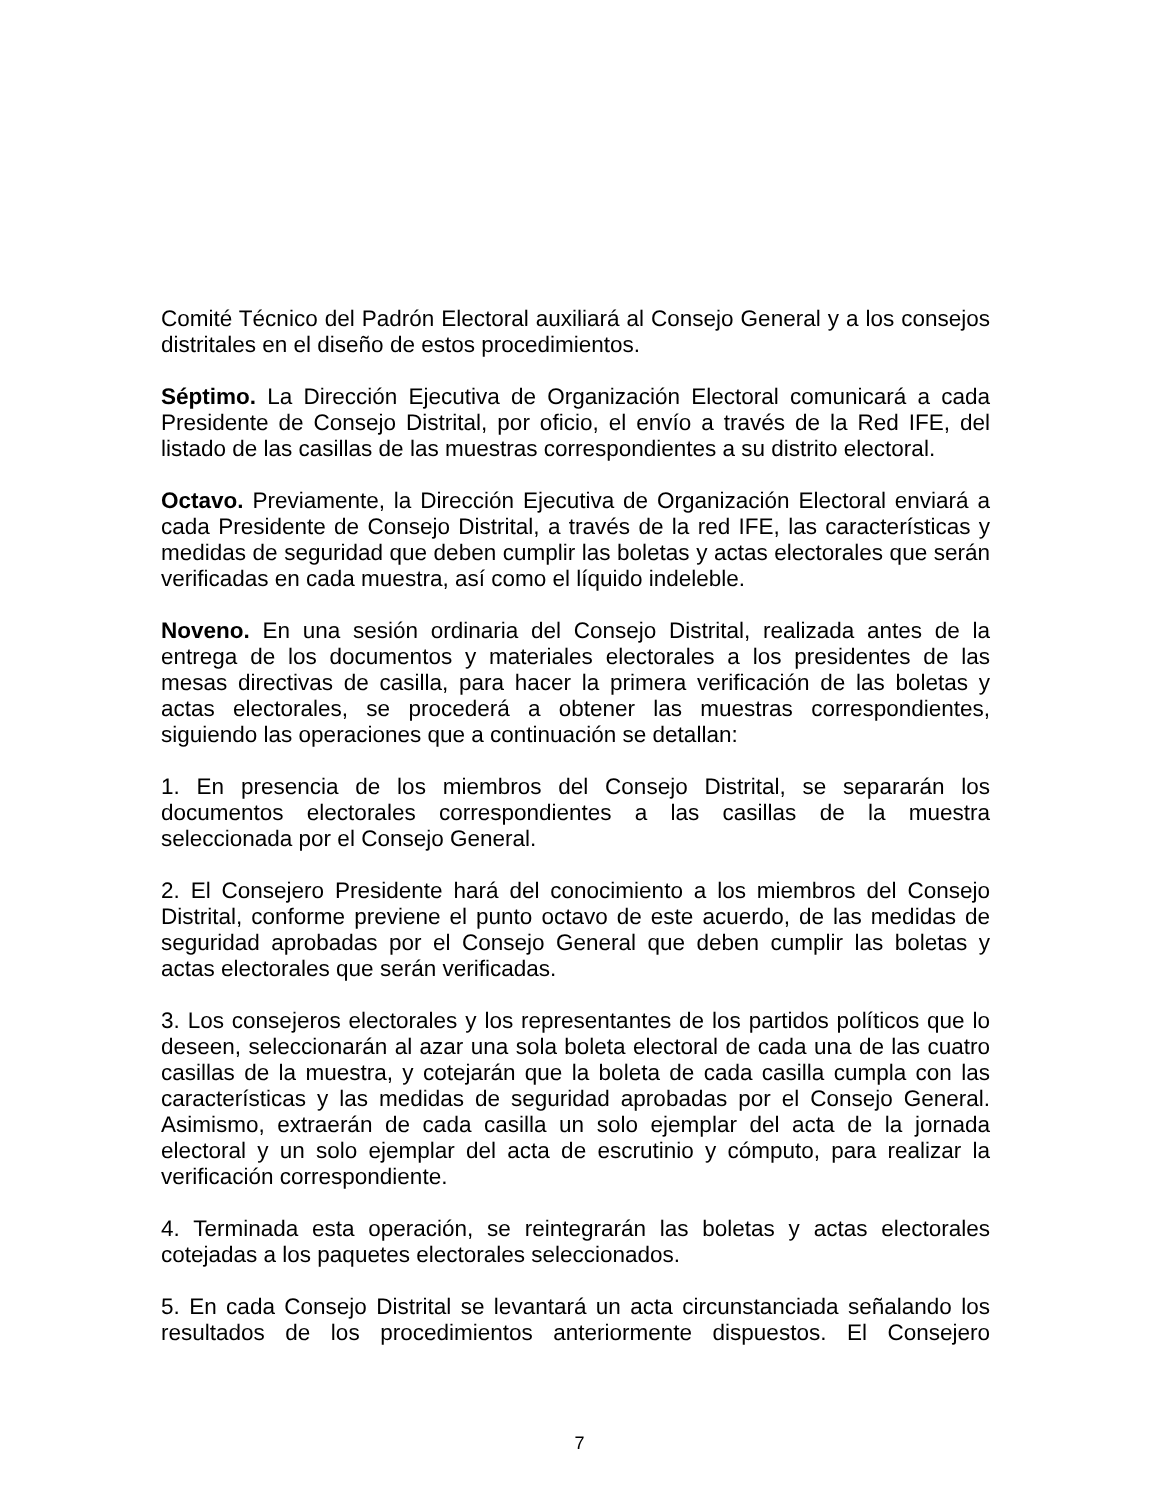Comité Técnico del Padrón Electoral auxiliará al Consejo General y a los consejos distritales en el diseño de estos procedimientos.
Séptimo. La Dirección Ejecutiva de Organización Electoral comunicará a cada Presidente de Consejo Distrital, por oficio, el envío a través de la Red IFE, del listado de las casillas de las muestras correspondientes a su distrito electoral.
Octavo. Previamente, la Dirección Ejecutiva de Organización Electoral enviará a cada Presidente de Consejo Distrital, a través de la red IFE, las características y medidas de seguridad que deben cumplir las boletas y actas electorales que serán verificadas en cada muestra, así como el líquido indeleble.
Noveno. En una sesión ordinaria del Consejo Distrital, realizada antes de la entrega de los documentos y materiales electorales a los presidentes de las mesas directivas de casilla, para hacer la primera verificación de las boletas y actas electorales, se procederá a obtener las muestras correspondientes, siguiendo las operaciones que a continuación se detallan:
1. En presencia de los miembros del Consejo Distrital, se separarán los documentos electorales correspondientes a las casillas de la muestra seleccionada por el Consejo General.
2. El Consejero Presidente hará del conocimiento a los miembros del Consejo Distrital, conforme previene el punto octavo de este acuerdo, de las medidas de seguridad aprobadas por el Consejo General que deben cumplir las boletas y actas electorales que serán verificadas.
3. Los consejeros electorales y los representantes de los partidos políticos que lo deseen, seleccionarán al azar una sola boleta electoral de cada una de las cuatro casillas de la muestra, y cotejarán que la boleta de cada casilla cumpla con las características y las medidas de seguridad aprobadas por el Consejo General. Asimismo, extraerán de cada casilla un solo ejemplar del acta de la jornada electoral y un solo ejemplar del acta de escrutinio y cómputo, para realizar la verificación correspondiente.
4. Terminada esta operación, se reintegrarán las boletas y actas electorales cotejadas a los paquetes electorales seleccionados.
5. En cada Consejo Distrital se levantará un acta circunstanciada señalando los resultados de los procedimientos anteriormente dispuestos. El Consejero
7